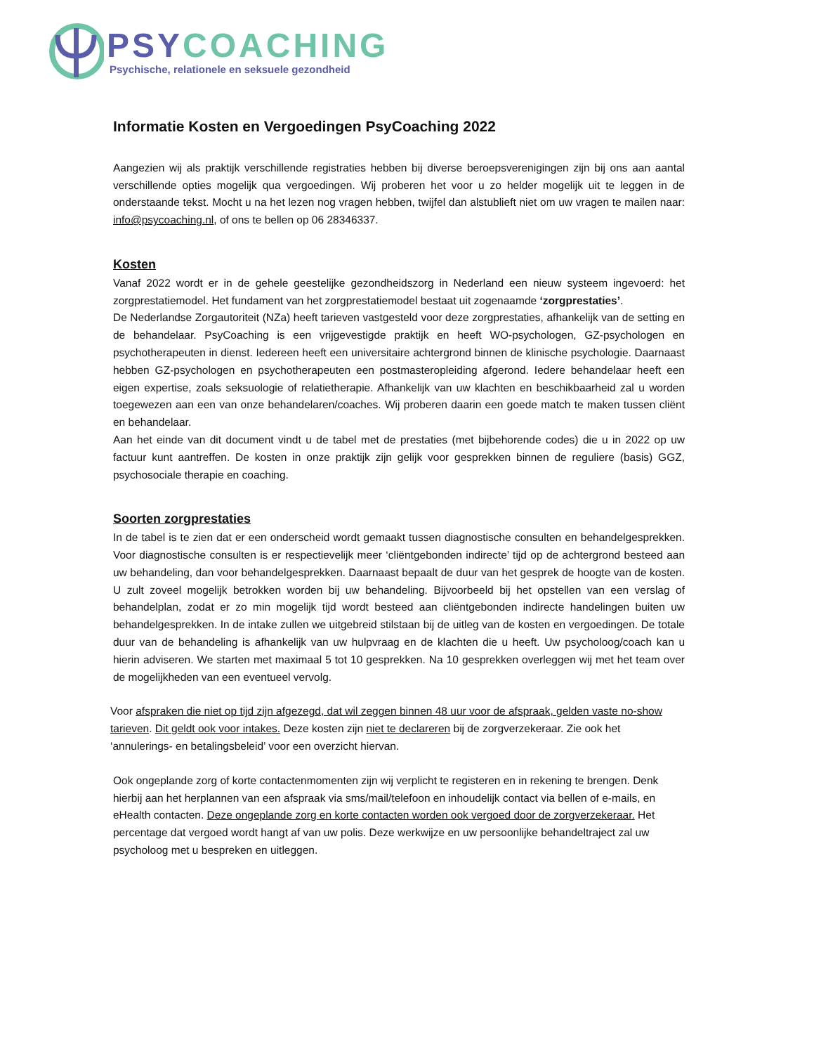PSY COACHING
Psychische, relationele en seksuele gezondheid
Informatie Kosten en Vergoedingen PsyCoaching 2022
Aangezien wij als praktijk verschillende registraties hebben bij diverse beroepsverenigingen zijn bij ons aan aantal verschillende opties mogelijk qua vergoedingen. Wij proberen het voor u zo helder mogelijk uit te leggen in de onderstaande tekst. Mocht u na het lezen nog vragen hebben, twijfel dan alstublieft niet om uw vragen te mailen naar: info@psycoaching.nl, of ons te bellen op 06 28346337.
Kosten
Vanaf 2022 wordt er in de gehele geestelijke gezondheidszorg in Nederland een nieuw systeem ingevoerd: het zorgprestatiemodel. Het fundament van het zorgprestatiemodel bestaat uit zogenaamde ‘zorgprestaties’.
De Nederlandse Zorgautoriteit (NZa) heeft tarieven vastgesteld voor deze zorgprestaties, afhankelijk van de setting en de behandelaar. PsyCoaching is een vrijgevestigde praktijk en heeft WO-psychologen, GZ-psychologen en psychotherapeuten in dienst. Iedereen heeft een universitaire achtergrond binnen de klinische psychologie. Daarnaast hebben GZ-psychologen en psychotherapeuten een postmasteropleiding afgerond. Iedere behandelaar heeft een eigen expertise, zoals seksuologie of relatietherapie. Afhankelijk van uw klachten en beschikbaarheid zal u worden toegewezen aan een van onze behandelaren/coaches. Wij proberen daarin een goede match te maken tussen cliënt en behandelaar.
Aan het einde van dit document vindt u de tabel met de prestaties (met bijbehorende codes) die u in 2022 op uw factuur kunt aantreffen. De kosten in onze praktijk zijn gelijk voor gesprekken binnen de reguliere (basis) GGZ, psychosociale therapie en coaching.
Soorten zorgprestaties
In de tabel is te zien dat er een onderscheid wordt gemaakt tussen diagnostische consulten en behandelgesprekken. Voor diagnostische consulten is er respectievelijk meer ‘cliëntgebonden indirecte’ tijd op de achtergrond besteed aan uw behandeling, dan voor behandelgesprekken. Daarnaast bepaalt de duur van het gesprek de hoogte van de kosten. U zult zoveel mogelijk betrokken worden bij uw behandeling. Bijvoorbeeld bij het opstellen van een verslag of behandelplan, zodat er zo min mogelijk tijd wordt besteed aan cliëntgebonden indirecte handelingen buiten uw behandelgesprekken. In de intake zullen we uitgebreid stilstaan bij de uitleg van de kosten en vergoedingen. De totale duur van de behandeling is afhankelijk van uw hulpvraag en de klachten die u heeft. Uw psycholoog/coach kan u hierin adviseren. We starten met maximaal 5 tot 10 gesprekken. Na 10 gesprekken overleggen wij met het team over de mogelijkheden van een eventueel vervolg.
Voor afspraken die niet op tijd zijn afgezegd, dat wil zeggen binnen 48 uur voor de afspraak, gelden vaste no-show tarieven. Dit geldt ook voor intakes. Deze kosten zijn niet te declareren bij de zorgverzekeraar. Zie ook het ‘annulerings- en betalingsbeleid’ voor een overzicht hiervan.
Ook ongeplande zorg of korte contactenmomenten zijn wij verplicht te registeren en in rekening te brengen. Denk hierbij aan het herplannen van een afspraak via sms/mail/telefoon en inhoudelijk contact via bellen of e-mails, en eHealth contacten. Deze ongeplande zorg en korte contacten worden ook vergoed door de zorgverzekeraar. Het percentage dat vergoed wordt hangt af van uw polis. Deze werkwijze en uw persoonlijke behandeltraject zal uw psycholoog met u bespreken en uitleggen.